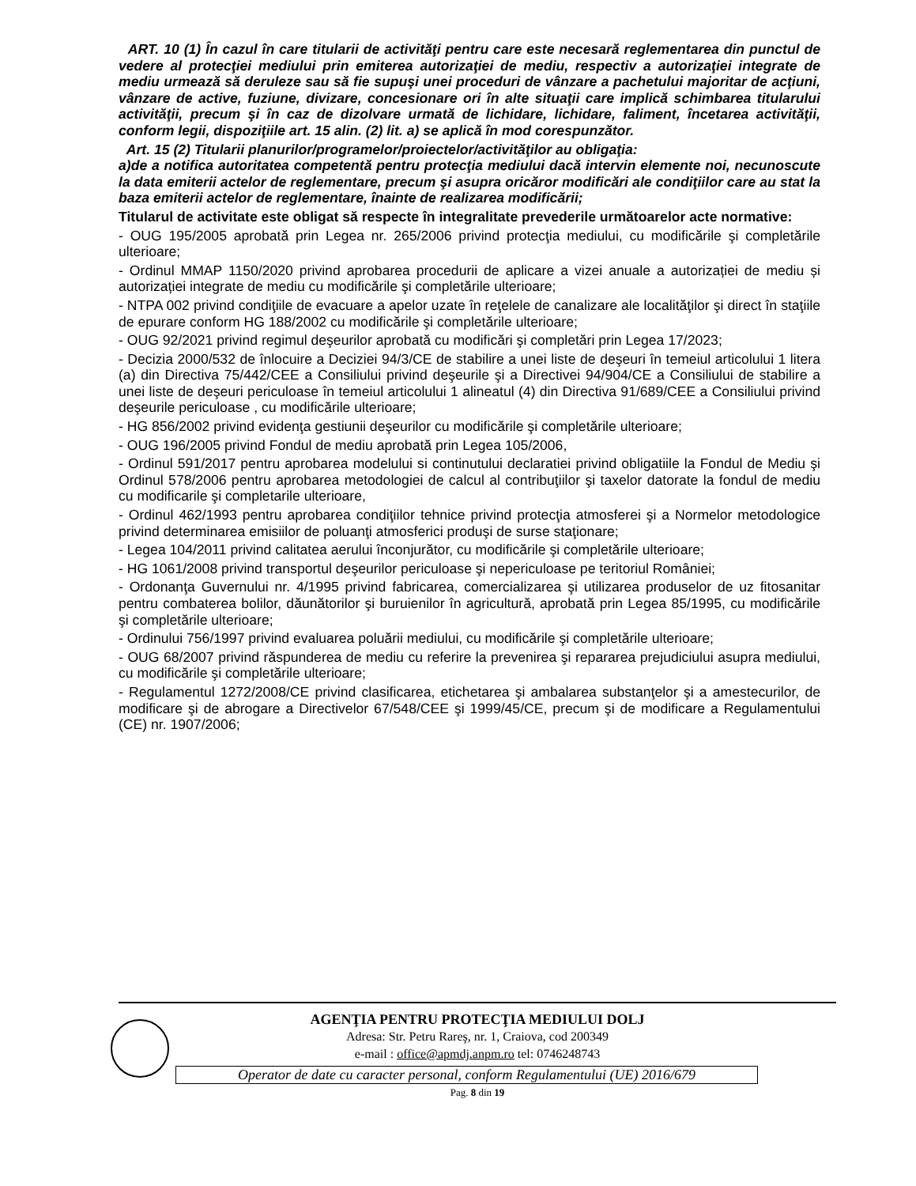ART. 10 (1) În cazul în care titularii de activităţi pentru care este necesară reglementarea din punctul de vedere al protecţiei mediului prin emiterea autorizaţiei de mediu, respectiv a autorizaţiei integrate de mediu urmează să deruleze sau să fie supuşi unei proceduri de vânzare a pachetului majoritar de acţiuni, vânzare de active, fuziune, divizare, concesionare ori în alte situaţii care implică schimbarea titularului activităţii, precum şi în caz de dizolvare urmată de lichidare, lichidare, faliment, încetarea activităţii, conform legii, dispoziţiile art. 15 alin. (2) lit. a) se aplică în mod corespunzător.
Art. 15 (2) Titularii planurilor/programelor/proiectelor/activităţilor au obligaţia:
a)de a notifica autoritatea competentă pentru protecţia mediului dacă intervin elemente noi, necunoscute la data emiterii actelor de reglementare, precum şi asupra oricăror modificări ale condiţiilor care au stat la baza emiterii actelor de reglementare, înainte de realizarea modificării;
Titularul de activitate este obligat să respecte în integralitate prevederile următoarelor acte normative:
- OUG 195/2005 aprobată prin Legea nr. 265/2006 privind protecţia mediului, cu modificările şi completările ulterioare;
- Ordinul MMAP 1150/2020 privind aprobarea procedurii de aplicare a vizei anuale a autorizației de mediu și autorizației integrate de mediu cu modificările şi completările ulterioare;
- NTPA 002 privind condiţiile de evacuare a apelor uzate în reţelele de canalizare ale localităţilor şi direct în staţiile de epurare conform HG 188/2002 cu modificările şi completările ulterioare;
- OUG 92/2021 privind regimul deşeurilor aprobată cu modificări şi completări prin Legea 17/2023;
- Decizia 2000/532 de înlocuire a Deciziei 94/3/CE de stabilire a unei liste de deşeuri în temeiul articolului 1 litera (a) din Directiva 75/442/CEE a Consiliului privind deşeurile şi a Directivei 94/904/CE a Consiliului de stabilire a unei liste de deşeuri periculoase în temeiul articolului 1 alineatul (4) din Directiva 91/689/CEE a Consiliului privind deşeurile periculoase , cu modificările ulterioare;
- HG 856/2002 privind evidenţa gestiunii deşeurilor cu modificările şi completările ulterioare;
- OUG 196/2005 privind Fondul de mediu aprobată prin Legea 105/2006,
- Ordinul 591/2017 pentru aprobarea modelului si continutului declaratiei privind obligatiile la Fondul de Mediu şi Ordinul 578/2006 pentru aprobarea metodologiei de calcul al contribuţiilor şi taxelor datorate la fondul de mediu cu modificarile şi completarile ulterioare,
- Ordinul 462/1993 pentru aprobarea condiţiilor tehnice privind protecţia atmosferei şi a Normelor metodologice privind determinarea emisiilor de poluanţi atmosferici produşi de surse staţionare;
- Legea 104/2011 privind calitatea aerului înconjurător, cu modificările şi completările ulterioare;
- HG 1061/2008 privind transportul deşeurilor periculoase şi nepericuloase pe teritoriul României;
- Ordonanţa Guvernului nr. 4/1995 privind fabricarea, comercializarea şi utilizarea produselor de uz fitosanitar pentru combaterea bolilor, dăunătorilor şi buruienilor în agricultură, aprobată prin Legea 85/1995, cu modificările şi completările ulterioare;
- Ordinului 756/1997 privind evaluarea poluării mediului, cu modificările şi completările ulterioare;
- OUG 68/2007 privind răspunderea de mediu cu referire la prevenirea şi repararea prejudiciului asupra mediului, cu modificările şi completările ulterioare;
- Regulamentul 1272/2008/CE privind clasificarea, etichetarea şi ambalarea substanţelor şi a amestecurilor, de modificare şi de abrogare a Directivelor 67/548/CEE şi 1999/45/CE, precum şi de modificare a Regulamentului (CE) nr. 1907/2006;
AGENŢIA PENTRU PROTECŢIA MEDIULUI DOLJ
Adresa: Str. Petru Rareş, nr. 1, Craiova, cod 200349
e-mail : office@apmdj.anpm.ro tel: 0746248743
Operator de date cu caracter personal, conform Regulamentului (UE) 2016/679
Pag. 8 din 19